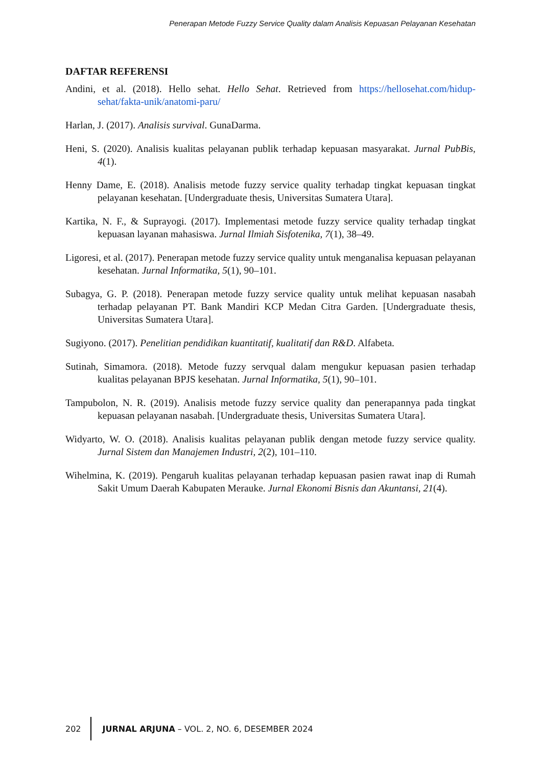Penerapan Metode Fuzzy Service Quality dalam Analisis Kepuasan Pelayanan Kesehatan
DAFTAR REFERENSI
Andini, et al. (2018). Hello sehat. Hello Sehat. Retrieved from https://hellosehat.com/hidup-sehat/fakta-unik/anatomi-paru/
Harlan, J. (2017). Analisis survival. GunaDarma.
Heni, S. (2020). Analisis kualitas pelayanan publik terhadap kepuasan masyarakat. Jurnal PubBis, 4(1).
Henny Dame, E. (2018). Analisis metode fuzzy service quality terhadap tingkat kepuasan tingkat pelayanan kesehatan. [Undergraduate thesis, Universitas Sumatera Utara].
Kartika, N. F., & Suprayogi. (2017). Implementasi metode fuzzy service quality terhadap tingkat kepuasan layanan mahasiswa. Jurnal Ilmiah Sisfotenika, 7(1), 38–49.
Ligoresi, et al. (2017). Penerapan metode fuzzy service quality untuk menganalisa kepuasan pelayanan kesehatan. Jurnal Informatika, 5(1), 90–101.
Subagya, G. P. (2018). Penerapan metode fuzzy service quality untuk melihat kepuasan nasabah terhadap pelayanan PT. Bank Mandiri KCP Medan Citra Garden. [Undergraduate thesis, Universitas Sumatera Utara].
Sugiyono. (2017). Penelitian pendidikan kuantitatif, kualitatif dan R&D. Alfabeta.
Sutinah, Simamora. (2018). Metode fuzzy servqual dalam mengukur kepuasan pasien terhadap kualitas pelayanan BPJS kesehatan. Jurnal Informatika, 5(1), 90–101.
Tampubolon, N. R. (2019). Analisis metode fuzzy service quality dan penerapannya pada tingkat kepuasan pelayanan nasabah. [Undergraduate thesis, Universitas Sumatera Utara].
Widyarto, W. O. (2018). Analisis kualitas pelayanan publik dengan metode fuzzy service quality. Jurnal Sistem dan Manajemen Industri, 2(2), 101–110.
Wihelmina, K. (2019). Pengaruh kualitas pelayanan terhadap kepuasan pasien rawat inap di Rumah Sakit Umum Daerah Kabupaten Merauke. Jurnal Ekonomi Bisnis dan Akuntansi, 21(4).
202 JURNAL ARJUNA – VOL. 2, NO. 6, DESEMBER 2024